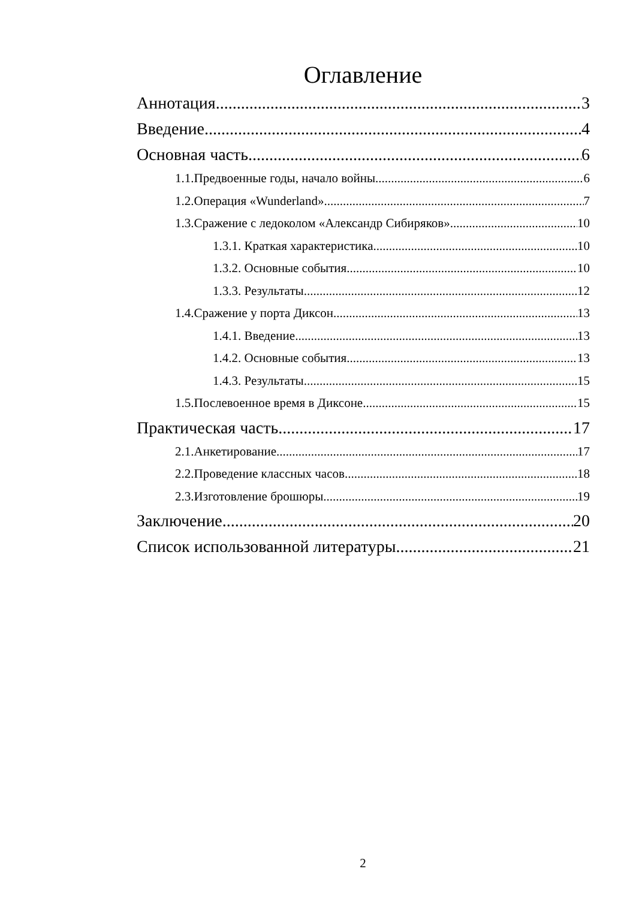Оглавление
Аннотация 3
Введение 4
Основная часть. 6
1.1.Предвоенные годы, начало войны. 6
1.2.Операция «Wunderland». 7
1.3.Сражение с ледоколом «Александр Сибиряков». 10
1.3.1. Краткая характеристика. 10
1.3.2. Основные события. 10
1.3.3. Результаты. 12
1.4.Сражение у порта Диксон. 13
1.4.1. Введение. 13
1.4.2. Основные события. 13
1.4.3. Результаты. 15
1.5.Послевоенное время в Диксоне. 15
Практическая часть 17
2.1.Анкетирование. 17
2.2.Проведение классных часов 18
2.3.Изготовление брошюры. 19
Заключение 20
Список использованной литературы 21
2